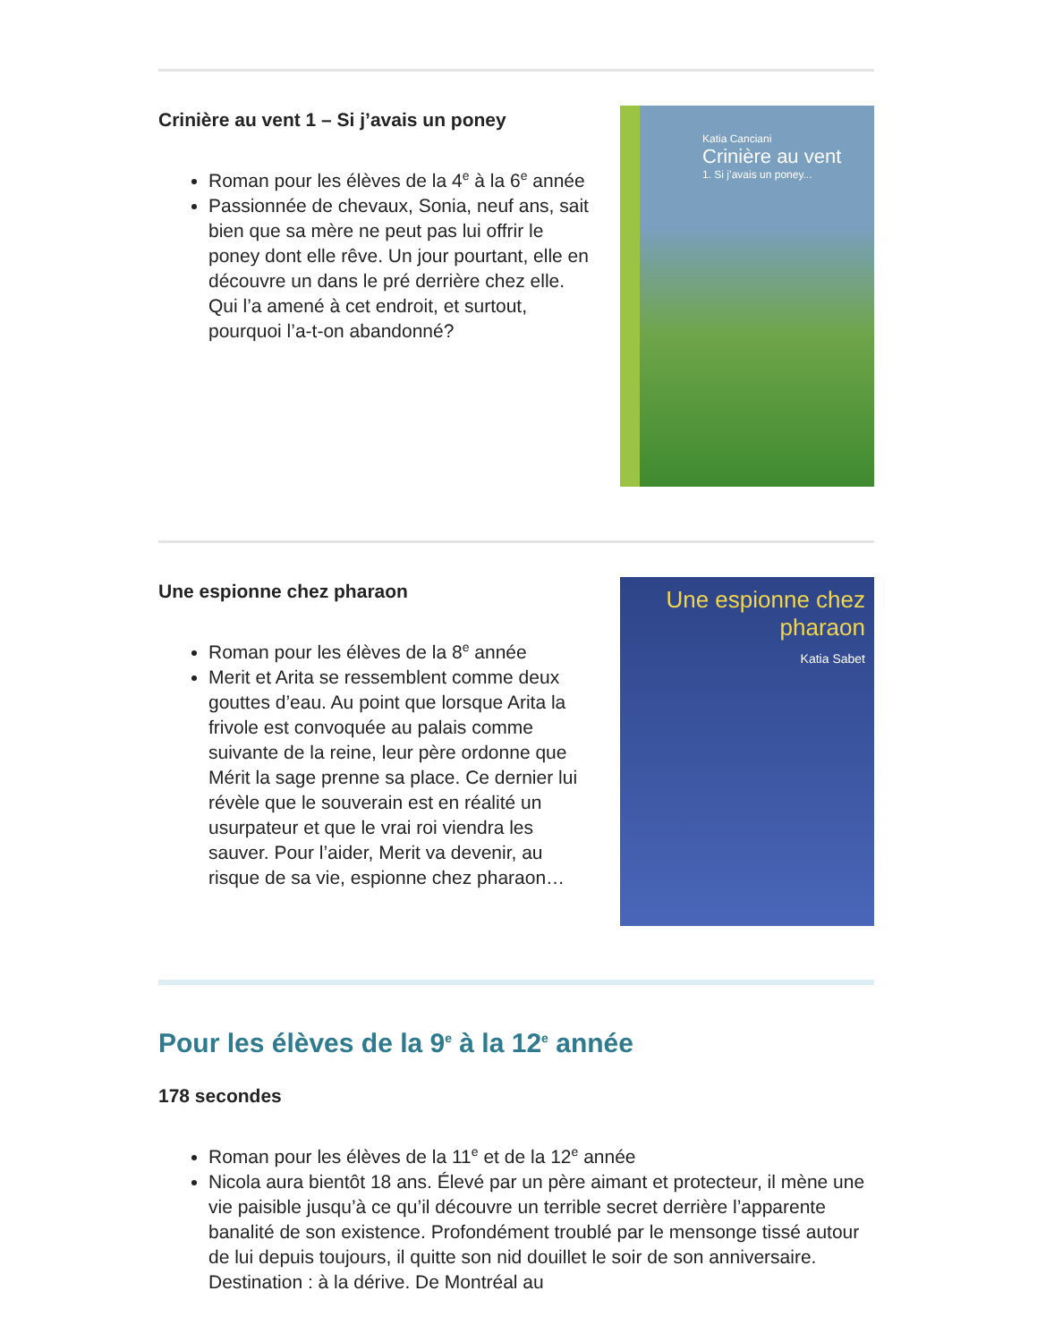Crinière au vent 1 – Si j’avais un poney
Roman pour les élèves de la 4<sup>e</sup> à la 6<sup>e</sup> année
Passionnée de chevaux, Sonia, neuf ans, sait bien que sa mère ne peut pas lui offrir le poney dont elle rêve. Un jour pourtant, elle en découvre un dans le pré derrière chez elle. Qui l’a amené à cet endroit, et surtout, pourquoi l’a-t-on abandonné?
Katia Canciani
Crinière au vent
1. Si j’avais un poney...
Une espionne chez pharaon
Roman pour les élèves de la 8<sup>e</sup> année
Merit et Arita se ressemblent comme deux gouttes d’eau. Au point que lorsque Arita la frivole est convoquée au palais comme suivante de la reine, leur père ordonne que Mérit la sage prenne sa place. Ce dernier lui révèle que le souverain est en réalité un usurpateur et que le vrai roi viendra les sauver. Pour l’aider, Merit va devenir, au risque de sa vie, espionne chez pharaon…
Une espionne chez pharaon
Katia Sabet
Pour les élèves de la 9<sup>e</sup> à la 12<sup>e</sup> année
178 secondes
Roman pour les élèves de la 11<sup>e</sup> et de la 12<sup>e</sup> année
Nicola aura bientôt 18 ans. Élevé par un père aimant et protecteur, il mène une vie paisible jusqu’à ce qu’il découvre un terrible secret derrière l’apparente banalité de son existence. Profondément troublé par le mensonge tissé autour de lui depuis toujours, il quitte son nid douillet le soir de son anniversaire. Destination : à la dérive. De Montréal au